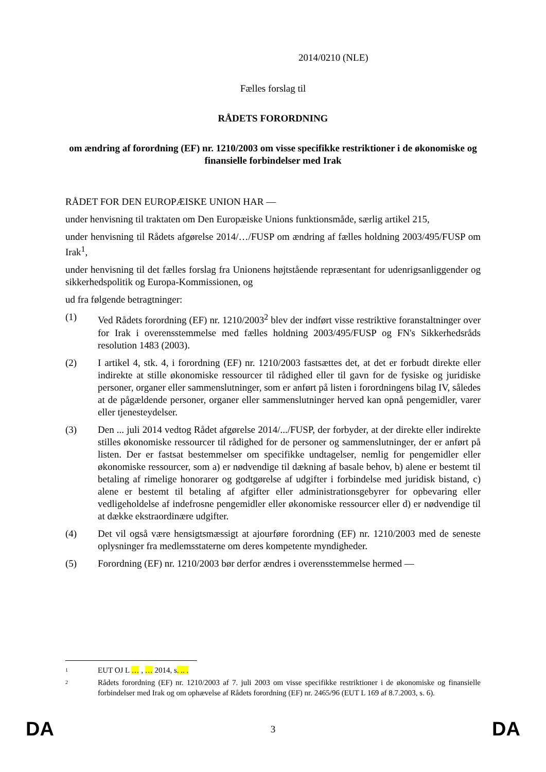2014/0210 (NLE)
Fælles forslag til
RÅDETS FORORDNING
om ændring af forordning (EF) nr. 1210/2003 om visse specifikke restriktioner i de økonomiske og finansielle forbindelser med Irak
RÅDET FOR DEN EUROPÆISKE UNION HAR —
under henvisning til traktaten om Den Europæiske Unions funktionsmåde, særlig artikel 215,
under henvisning til Rådets afgørelse 2014/…/FUSP om ændring af fælles holdning 2003/495/FUSP om Irak<sup>1</sup>,
under henvisning til det fælles forslag fra Unionens højtstående repræsentant for udenrigsanliggender og sikkerhedspolitik og Europa-Kommissionen, og
ud fra følgende betragtninger:
(1) Ved Rådets forordning (EF) nr. 1210/2003<sup>2</sup> blev der indført visse restriktive foranstaltninger over for Irak i overensstemmelse med fælles holdning 2003/495/FUSP og FN's Sikkerhedsråds resolution 1483 (2003).
(2) I artikel 4, stk. 4, i forordning (EF) nr. 1210/2003 fastsættes det, at det er forbudt direkte eller indirekte at stille økonomiske ressourcer til rådighed eller til gavn for de fysiske og juridiske personer, organer eller sammenslutninger, som er anført på listen i forordningens bilag IV, således at de pågældende personer, organer eller sammenslutninger herved kan opnå pengemidler, varer eller tjenesteydelser.
(3) Den ... juli 2014 vedtog Rådet afgørelse 2014/.../FUSP, der forbyder, at der direkte eller indirekte stilles økonomiske ressourcer til rådighed for de personer og sammenslutninger, der er anført på listen. Der er fastsat bestemmelser om specifikke undtagelser, nemlig for pengemidler eller økonomiske ressourcer, som a) er nødvendige til dækning af basale behov, b) alene er bestemt til betaling af rimelige honorarer og godtgørelse af udgifter i forbindelse med juridisk bistand, c) alene er bestemt til betaling af afgifter eller administrationsgebyrer for opbevaring eller vedligeholdelse af indefrosne pengemidler eller økonomiske ressourcer eller d) er nødvendige til at dække ekstraordinære udgifter.
(4) Det vil også være hensigtsmæssigt at ajourføre forordning (EF) nr. 1210/2003 med de seneste oplysninger fra medlemsstaterne om deres kompetente myndigheder.
(5) Forordning (EF) nr. 1210/2003 bør derfor ændres i overensstemmelse hermed —
<sup>1</sup>
EUT OJ L … , … 2014, s. .. .
<sup>2</sup>
Rådets forordning (EF) nr. 1210/2003 af 7. juli 2003 om visse specifikke restriktioner i de økonomiske og finansielle forbindelser med Irak og om ophævelse af Rådets forordning (EF) nr. 2465/96 (EUT L 169 af 8.7.2003, s. 6).
DA 3 DA